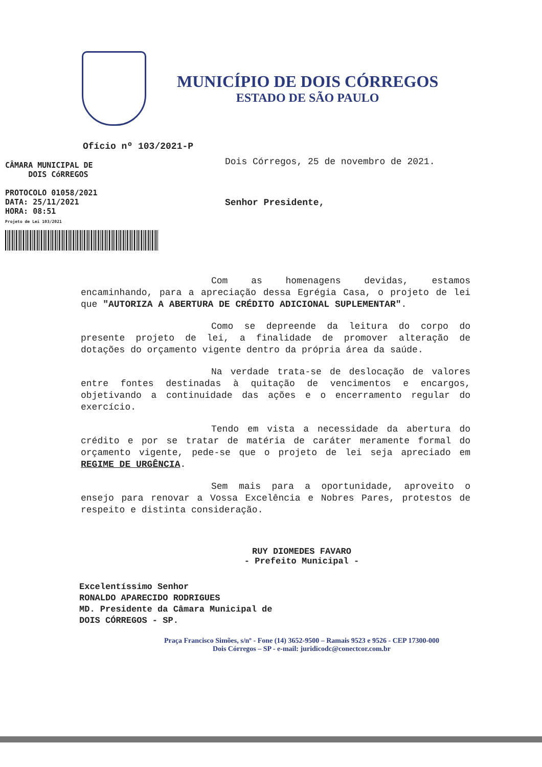MUNICÍPIO DE DOIS CÓRREGOS
ESTADO DE SÃO PAULO
Ofício nº 103/2021-P
CÂMARA MUNICIPAL DE
DOIS CóRREGOS
PROTOCOLO 01058/2021
DATA: 25/11/2021
HORA: 08:51
Projeto de Lei 103/2021
Dois Córregos, 25 de novembro de 2021.
Senhor Presidente,
Com as homenagens devidas, estamos encaminhando, para a apreciação dessa Egrégia Casa, o projeto de lei que "AUTORIZA A ABERTURA DE CRÉDITO ADICIONAL SUPLEMENTAR".
Como se depreende da leitura do corpo do presente projeto de lei, a finalidade de promover alteração de dotações do orçamento vigente dentro da própria área da saúde.
Na verdade trata-se de deslocação de valores entre fontes destinadas à quitação de vencimentos e encargos, objetivando a continuidade das ações e o encerramento regular do exercício.
Tendo em vista a necessidade da abertura do crédito e por se tratar de matéria de caráter meramente formal do orçamento vigente, pede-se que o projeto de lei seja apreciado em REGIME DE URGÊNCIA.
Sem mais para a oportunidade, aproveito o ensejo para renovar a Vossa Excelência e Nobres Pares, protestos de respeito e distinta consideração.
RUY DIOMEDES FAVARO
- Prefeito Municipal -
Excelentíssimo Senhor
RONALDO APARECIDO RODRIGUES
MD. Presidente da Câmara Municipal de
DOIS CÓRREGOS - SP.
Praça Francisco Simões, s/nº - Fone (14) 3652-9500 – Ramais 9523 e 9526 - CEP 17300-000
Dois Córregos – SP - e-mail: juridicodc@conectcor.com.br